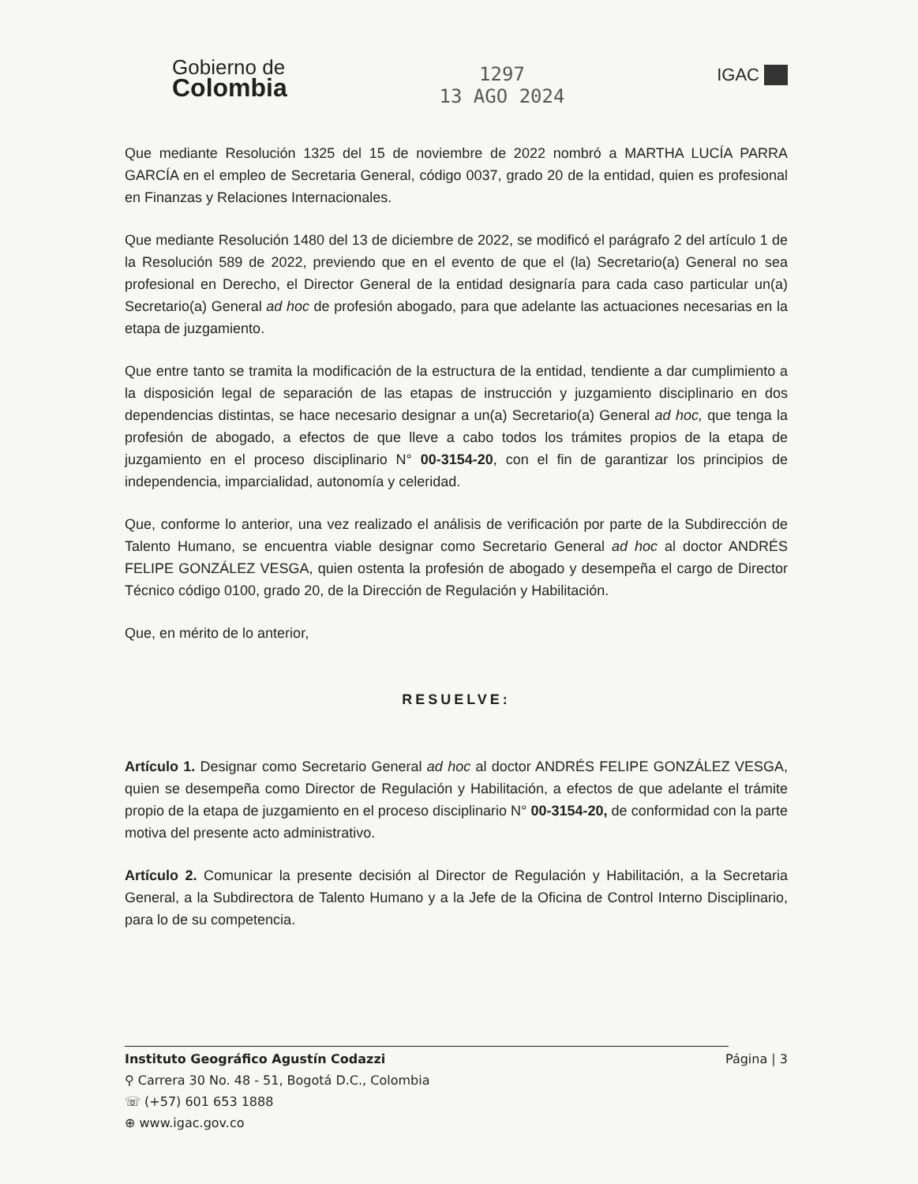Gobierno de
Colombia
1297
13 AGO 2024
IGAC
Que mediante Resolución 1325 del 15 de noviembre de 2022 nombró a MARTHA LUCÍA PARRA GARCÍA en el empleo de Secretaria General, código 0037, grado 20 de la entidad, quien es profesional en Finanzas y Relaciones Internacionales.
Que mediante Resolución 1480 del 13 de diciembre de 2022, se modificó el parágrafo 2 del artículo 1 de la Resolución 589 de 2022, previendo que en el evento de que el (la) Secretario(a) General no sea profesional en Derecho, el Director General de la entidad designaría para cada caso particular un(a) Secretario(a) General ad hoc de profesión abogado, para que adelante las actuaciones necesarias en la etapa de juzgamiento.
Que entre tanto se tramita la modificación de la estructura de la entidad, tendiente a dar cumplimiento a la disposición legal de separación de las etapas de instrucción y juzgamiento disciplinario en dos dependencias distintas, se hace necesario designar a un(a) Secretario(a) General ad hoc, que tenga la profesión de abogado, a efectos de que lleve a cabo todos los trámites propios de la etapa de juzgamiento en el proceso disciplinario N° 00-3154-20, con el fin de garantizar los principios de independencia, imparcialidad, autonomía y celeridad.
Que, conforme lo anterior, una vez realizado el análisis de verificación por parte de la Subdirección de Talento Humano, se encuentra viable designar como Secretario General ad hoc al doctor ANDRÉS FELIPE GONZÁLEZ VESGA, quien ostenta la profesión de abogado y desempeña el cargo de Director Técnico código 0100, grado 20, de la Dirección de Regulación y Habilitación.
Que, en mérito de lo anterior,
RESUELVE:
Artículo 1. Designar como Secretario General ad hoc al doctor ANDRÉS FELIPE GONZÁLEZ VESGA, quien se desempeña como Director de Regulación y Habilitación, a efectos de que adelante el trámite propio de la etapa de juzgamiento en el proceso disciplinario N° 00-3154-20, de conformidad con la parte motiva del presente acto administrativo.
Artículo 2. Comunicar la presente decisión al Director de Regulación y Habilitación, a la Secretaria General, a la Subdirectora de Talento Humano y a la Jefe de la Oficina de Control Interno Disciplinario, para lo de su competencia.
Instituto Geográfico Agustín Codazzi Página | 3
⚲ Carrera 30 No. 48 - 51, Bogotá D.C., Colombia
☏ (+57) 601 653 1888
⊕ www.igac.gov.co